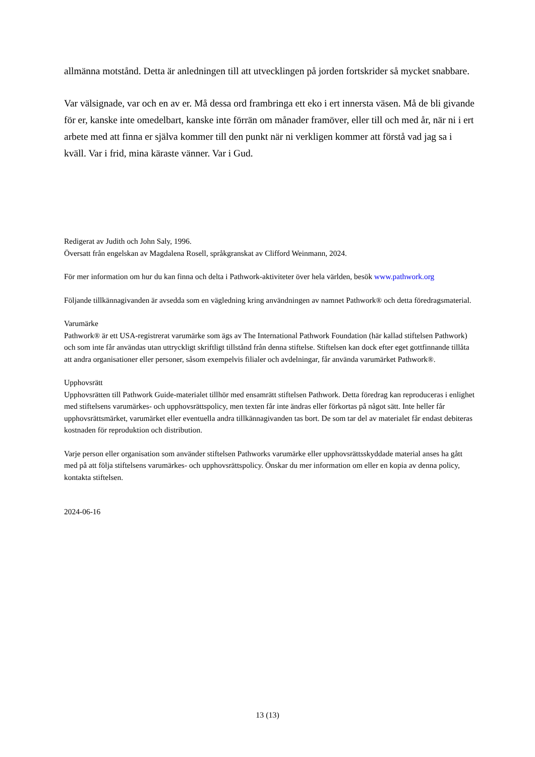allmänna motstånd. Detta är anledningen till att utvecklingen på jorden fortskrider så mycket snabbare.
Var välsignade, var och en av er. Må dessa ord frambringa ett eko i ert innersta väsen. Må de bli givande för er, kanske inte omedelbart, kanske inte förrän om månader framöver, eller till och med år, när ni i ert arbete med att finna er själva kommer till den punkt när ni verkligen kommer att förstå vad jag sa i kväll. Var i frid, mina käraste vänner. Var i Gud.
Redigerat av Judith och John Saly, 1996.
Översatt från engelskan av Magdalena Rosell, språkgranskat av Clifford Weinmann, 2024.
För mer information om hur du kan finna och delta i Pathwork-aktiviteter över hela världen, besök www.pathwork.org
Följande tillkännagivanden är avsedda som en vägledning kring användningen av namnet Pathwork® och detta föredragsmaterial.
Varumärke
Pathwork® är ett USA-registrerat varumärke som ägs av The International Pathwork Foundation (här kallad stiftelsen Pathwork) och som inte får användas utan uttryckligt skriftligt tillstånd från denna stiftelse. Stiftelsen kan dock efter eget gottfinnande tillåta att andra organisationer eller personer, såsom exempelvis filialer och avdelningar, får använda varumärket Pathwork®.
Upphovsrätt
Upphovsrätten till Pathwork Guide-materialet tillhör med ensamrätt stiftelsen Pathwork. Detta föredrag kan reproduceras i enlighet med stiftelsens varumärkes- och upphovsrättspolicy, men texten får inte ändras eller förkortas på något sätt. Inte heller får upphovsrättsmärket, varumärket eller eventuella andra tillkännagivanden tas bort. De som tar del av materialet får endast debiteras kostnaden för reproduktion och distribution.
Varje person eller organisation som använder stiftelsen Pathworks varumärke eller upphovsrättsskyddade material anses ha gått med på att följa stiftelsens varumärkes- och upphovsrättspolicy. Önskar du mer information om eller en kopia av denna policy, kontakta stiftelsen.
2024-06-16
13 (13)